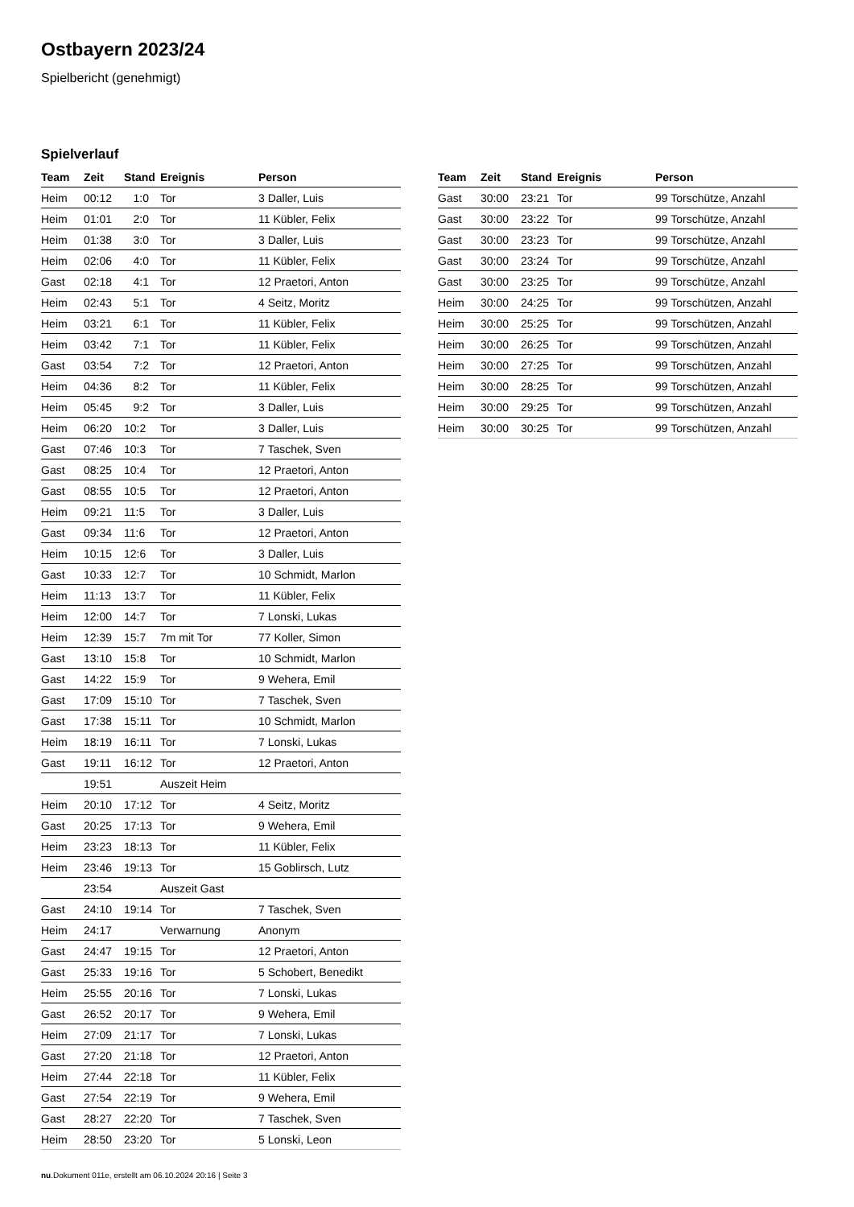Ostbayern 2023/24
Spielbericht (genehmigt)
Spielverlauf
| Team | Zeit | Stand | Ereignis | Person |
| --- | --- | --- | --- | --- |
| Heim | 00:12 | 1:0 | Tor | 3 Daller, Luis |
| Heim | 01:01 | 2:0 | Tor | 11 Kübler, Felix |
| Heim | 01:38 | 3:0 | Tor | 3 Daller, Luis |
| Heim | 02:06 | 4:0 | Tor | 11 Kübler, Felix |
| Gast | 02:18 | 4:1 | Tor | 12 Praetori, Anton |
| Heim | 02:43 | 5:1 | Tor | 4 Seitz, Moritz |
| Heim | 03:21 | 6:1 | Tor | 11 Kübler, Felix |
| Heim | 03:42 | 7:1 | Tor | 11 Kübler, Felix |
| Gast | 03:54 | 7:2 | Tor | 12 Praetori, Anton |
| Heim | 04:36 | 8:2 | Tor | 11 Kübler, Felix |
| Heim | 05:45 | 9:2 | Tor | 3 Daller, Luis |
| Heim | 06:20 | 10:2 | Tor | 3 Daller, Luis |
| Gast | 07:46 | 10:3 | Tor | 7 Taschek, Sven |
| Gast | 08:25 | 10:4 | Tor | 12 Praetori, Anton |
| Gast | 08:55 | 10:5 | Tor | 12 Praetori, Anton |
| Heim | 09:21 | 11:5 | Tor | 3 Daller, Luis |
| Gast | 09:34 | 11:6 | Tor | 12 Praetori, Anton |
| Heim | 10:15 | 12:6 | Tor | 3 Daller, Luis |
| Gast | 10:33 | 12:7 | Tor | 10 Schmidt, Marlon |
| Heim | 11:13 | 13:7 | Tor | 11 Kübler, Felix |
| Heim | 12:00 | 14:7 | Tor | 7 Lonski, Lukas |
| Heim | 12:39 | 15:7 | 7m mit Tor | 77 Koller, Simon |
| Gast | 13:10 | 15:8 | Tor | 10 Schmidt, Marlon |
| Gast | 14:22 | 15:9 | Tor | 9 Wehera, Emil |
| Gast | 17:09 | 15:10 | Tor | 7 Taschek, Sven |
| Gast | 17:38 | 15:11 | Tor | 10 Schmidt, Marlon |
| Heim | 18:19 | 16:11 | Tor | 7 Lonski, Lukas |
| Gast | 19:11 | 16:12 | Tor | 12 Praetori, Anton |
| | 19:51 | | Auszeit Heim | |
| Heim | 20:10 | 17:12 | Tor | 4 Seitz, Moritz |
| Gast | 20:25 | 17:13 | Tor | 9 Wehera, Emil |
| Heim | 23:23 | 18:13 | Tor | 11 Kübler, Felix |
| Heim | 23:46 | 19:13 | Tor | 15 Goblirsch, Lutz |
| | 23:54 | | Auszeit Gast | |
| Gast | 24:10 | 19:14 | Tor | 7 Taschek, Sven |
| Heim | 24:17 | | Verwarnung | Anonym |
| Gast | 24:47 | 19:15 | Tor | 12 Praetori, Anton |
| Gast | 25:33 | 19:16 | Tor | 5 Schobert, Benedikt |
| Heim | 25:55 | 20:16 | Tor | 7 Lonski, Lukas |
| Gast | 26:52 | 20:17 | Tor | 9 Wehera, Emil |
| Heim | 27:09 | 21:17 | Tor | 7 Lonski, Lukas |
| Gast | 27:20 | 21:18 | Tor | 12 Praetori, Anton |
| Heim | 27:44 | 22:18 | Tor | 11 Kübler, Felix |
| Gast | 27:54 | 22:19 | Tor | 9 Wehera, Emil |
| Gast | 28:27 | 22:20 | Tor | 7 Taschek, Sven |
| Heim | 28:50 | 23:20 | Tor | 5 Lonski, Leon |
| Team | Zeit | Stand | Ereignis | Person |
| --- | --- | --- | --- | --- |
| Gast | 30:00 | 23:21 | Tor | 99 Torschütze, Anzahl |
| Gast | 30:00 | 23:22 | Tor | 99 Torschütze, Anzahl |
| Gast | 30:00 | 23:23 | Tor | 99 Torschütze, Anzahl |
| Gast | 30:00 | 23:24 | Tor | 99 Torschütze, Anzahl |
| Gast | 30:00 | 23:25 | Tor | 99 Torschütze, Anzahl |
| Heim | 30:00 | 24:25 | Tor | 99 Torschützen, Anzahl |
| Heim | 30:00 | 25:25 | Tor | 99 Torschützen, Anzahl |
| Heim | 30:00 | 26:25 | Tor | 99 Torschützen, Anzahl |
| Heim | 30:00 | 27:25 | Tor | 99 Torschützen, Anzahl |
| Heim | 30:00 | 28:25 | Tor | 99 Torschützen, Anzahl |
| Heim | 30:00 | 29:25 | Tor | 99 Torschützen, Anzahl |
| Heim | 30:00 | 30:25 | Tor | 99 Torschützen, Anzahl |
nu.Dokument 011e, erstellt am 06.10.2024 20:16 | Seite 3